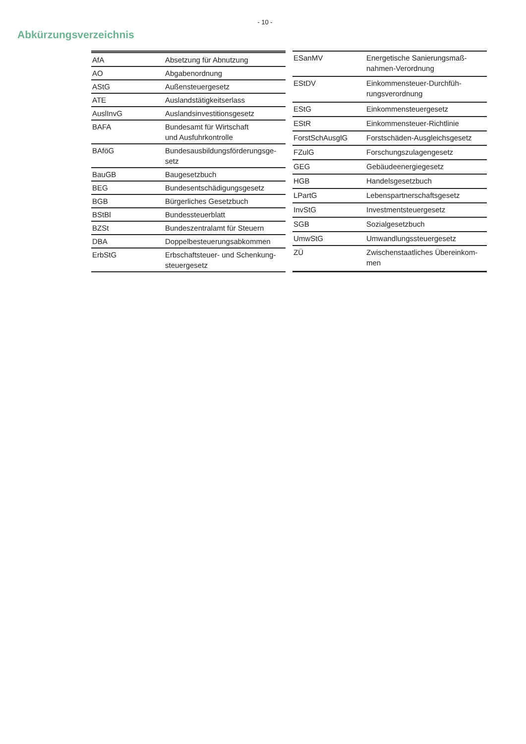- 10 -
Abkürzungsverzeichnis
| AfA | Absetzung für Abnutzung |
| AO | Abgabenordnung |
| AStG | Außensteuergesetz |
| ATE | Auslandstätigkeitserlass |
| AuslInvG | Auslandsinvestitionsgesetz |
| BAFA | Bundesamt für Wirtschaft und Ausfuhrkontrolle |
| BAföG | Bundesausbildungsförderungsge- setz |
| BauGB | Baugesetzbuch |
| BEG | Bundesentschädigungsgesetz |
| BGB | Bürgerliches Gesetzbuch |
| BStBl | Bundessteuerblatt |
| BZSt | Bundeszentralamt für Steuern |
| DBA | Doppelbesteuerungsabkommen |
| ErbStG | Erbschaftsteuer- und Schenkung- steuergesetz |
| ESanMV | Energetische Sanierungsmaß- nahmen-Verordnung |
| EStDV | Einkommensteuer-Durchfüh- rungsverordnung |
| EStG | Einkommensteuergesetz |
| EStR | Einkommensteuer-Richtlinie |
| ForstSchAusglG | Forstschäden-Ausgleichsgesetz |
| FZulG | Forschungszulagengesetz |
| GEG | Gebäudeenergiegesetz |
| HGB | Handelsgesetzbuch |
| LPartG | Lebenspartnerschaftsgesetz |
| InvStG | Investmentsteuergesetz |
| SGB | Sozialgesetzbuch |
| UmwStG | Umwandlungssteuergesetz |
| ZÜ | Zwischenstaatliches Übereinkom- men |